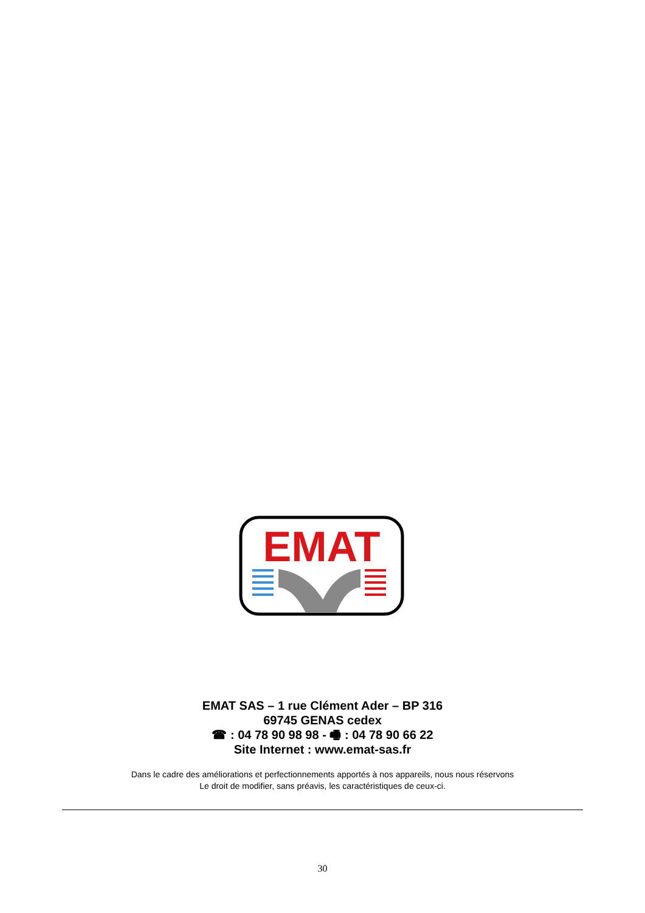EMAT
EMAT SAS – 1 rue Clément Ader – BP 316
69745 GENAS cedex
☎ : 04 78 90 98 98 - 🖷 : 04 78 90 66 22
Site Internet : www.emat-sas.fr
Dans le cadre des améliorations et perfectionnements apportés à nos appareils, nous nous réservons
Le droit de modifier, sans préavis, les caractéristiques de ceux-ci.
30